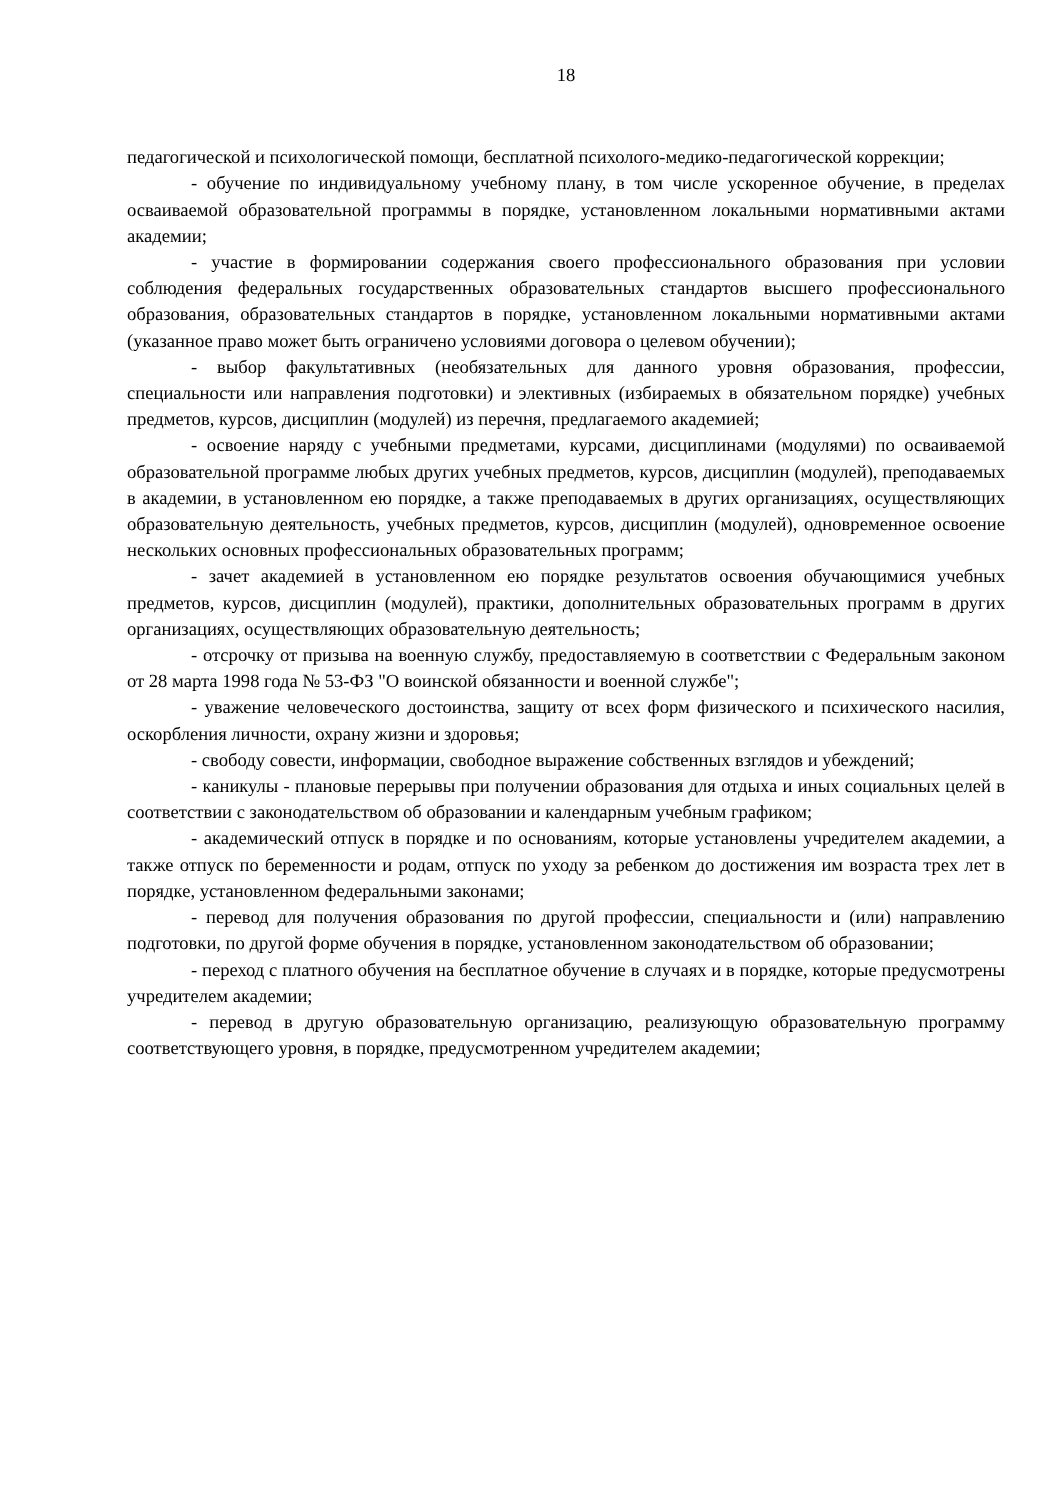18
педагогической и психологической помощи, бесплатной психолого-медико-педагогической коррекции;
- обучение по индивидуальному учебному плану, в том числе ускоренное обучение, в пределах осваиваемой образовательной программы в порядке, установленном локальными нормативными актами академии;
- участие в формировании содержания своего профессионального образования при условии соблюдения федеральных государственных образовательных стандартов высшего профессионального образования, образовательных стандартов в порядке, установленном локальными нормативными актами (указанное право может быть ограничено условиями договора о целевом обучении);
- выбор факультативных (необязательных для данного уровня образования, профессии, специальности или направления подготовки) и элективных (избираемых в обязательном порядке) учебных предметов, курсов, дисциплин (модулей) из перечня, предлагаемого академией;
- освоение наряду с учебными предметами, курсами, дисциплинами (модулями) по осваиваемой образовательной программе любых других учебных предметов, курсов, дисциплин (модулей), преподаваемых в академии, в установленном ею порядке, а также преподаваемых в других организациях, осуществляющих образовательную деятельность, учебных предметов, курсов, дисциплин (модулей), одновременное освоение нескольких основных профессиональных образовательных программ;
- зачет академией в установленном ею порядке результатов освоения обучающимися учебных предметов, курсов, дисциплин (модулей), практики, дополнительных образовательных программ в других организациях, осуществляющих образовательную деятельность;
- отсрочку от призыва на военную службу, предоставляемую в соответствии с Федеральным законом от 28 марта 1998 года № 53-ФЗ "О воинской обязанности и военной службе";
- уважение человеческого достоинства, защиту от всех форм физического и психического насилия, оскорбления личности, охрану жизни и здоровья;
- свободу совести, информации, свободное выражение собственных взглядов и убеждений;
- каникулы - плановые перерывы при получении образования для отдыха и иных социальных целей в соответствии с законодательством об образовании и календарным учебным графиком;
- академический отпуск в порядке и по основаниям, которые установлены учредителем академии, а также отпуск по беременности и родам, отпуск по уходу за ребенком до достижения им возраста трех лет в порядке, установленном федеральными законами;
- перевод для получения образования по другой профессии, специальности и (или) направлению подготовки, по другой форме обучения в порядке, установленном законодательством об образовании;
- переход с платного обучения на бесплатное обучение в случаях и в порядке, которые предусмотрены учредителем академии;
- перевод в другую образовательную организацию, реализующую образовательную программу соответствующего уровня, в порядке, предусмотренном учредителем академии;